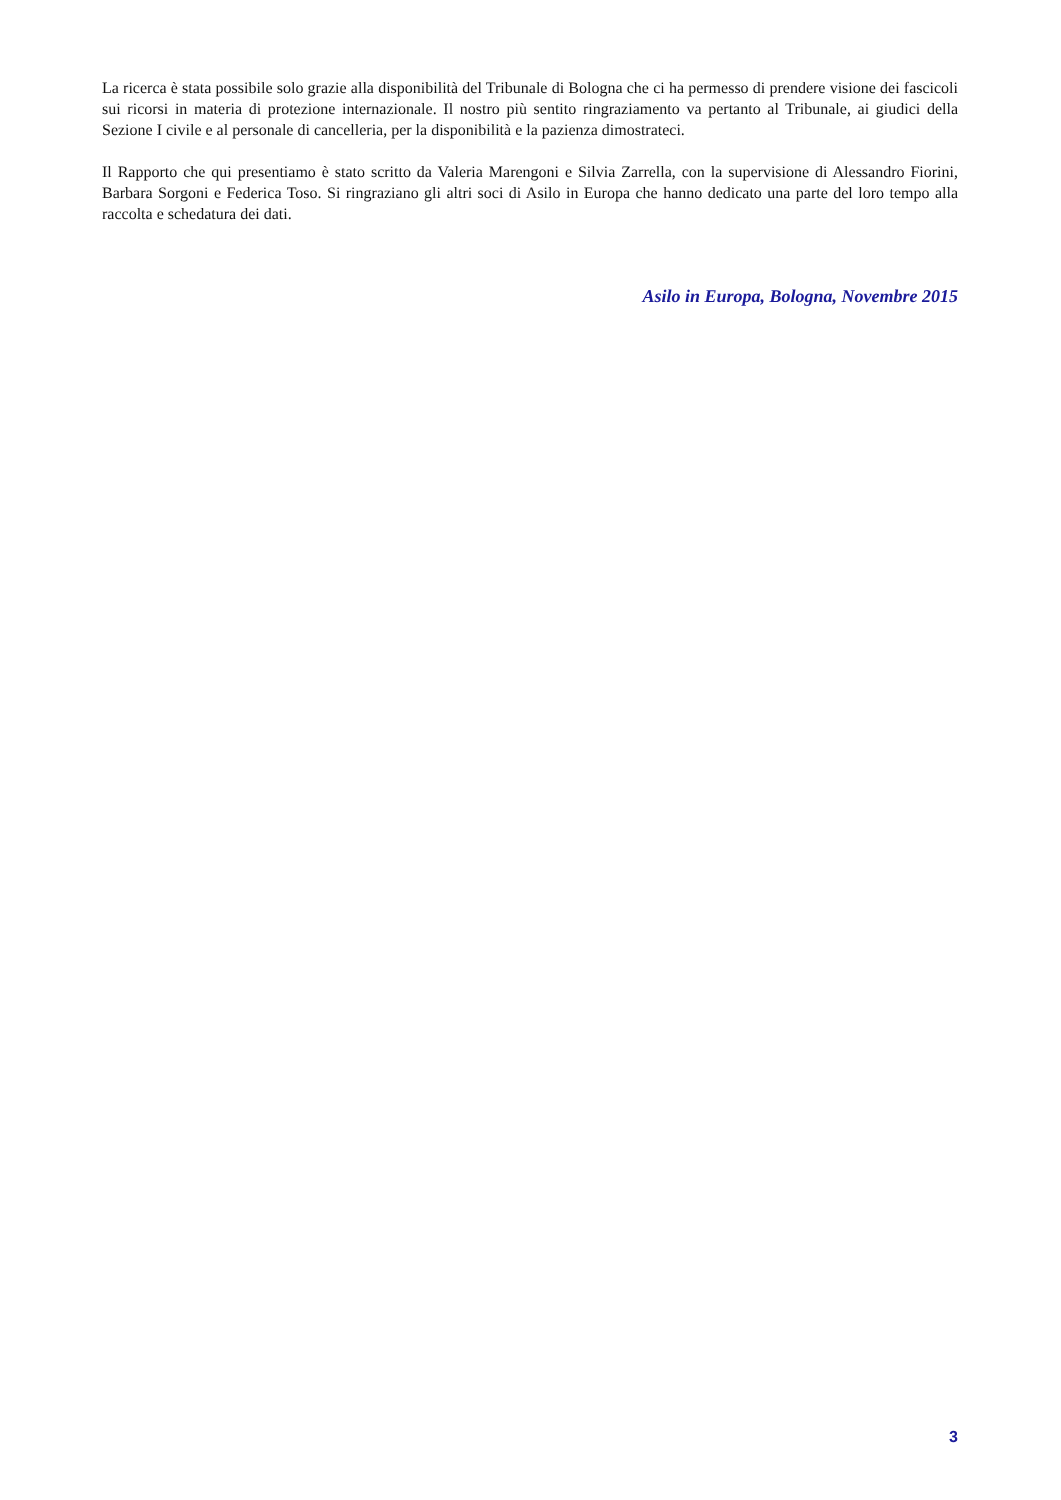La ricerca è stata possibile solo grazie alla disponibilità del Tribunale di Bologna che ci ha permesso di prendere visione dei fascicoli sui ricorsi in materia di protezione internazionale. Il nostro più sentito ringraziamento va pertanto al Tribunale, ai giudici della Sezione I civile e al personale di cancelleria, per la disponibilità e la pazienza dimostrateci.
Il Rapporto che qui presentiamo è stato scritto da Valeria Marengoni e Silvia Zarrella, con la supervisione di Alessandro Fiorini, Barbara Sorgoni e Federica Toso. Si ringraziano gli altri soci di Asilo in Europa che hanno dedicato una parte del loro tempo alla raccolta e schedatura dei dati.
Asilo in Europa, Bologna, Novembre 2015
3